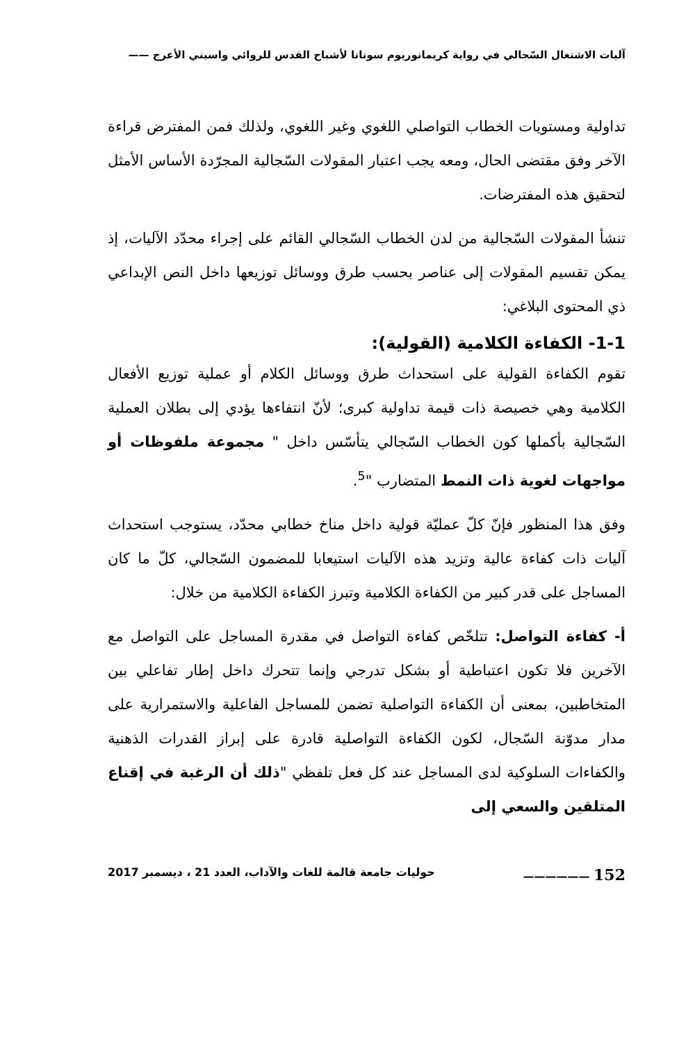آليات الاشتغال السّجالي في رواية كريمانوريوم سونانا لأشباح القدس للروائي واسيني الأعرج ——
تداولية ومستويات الخطاب التواصلي اللغوي وغير اللغوي، ولذلك فمن المفترض قراءة الآخر وفق مقتضى الحال، ومعه يجب اعتبار المقولات السّجالية المجرّدة الأساس الأمثل لتحقيق هذه المفترضات.
تنشأ المقولات السّجالية من لدن الخطاب السّجالي القائم على إجراء محدّد الآليات، إذ يمكن تقسيم المقولات إلى عناصر بحسب طرق ووسائل توزيعها داخل النص الإبداعي ذي المحتوى البلاغي:
1-1- الكفاءة الكلامية (القولية):
تقوم الكفاءة القولية على استحداث طرق ووسائل الكلام أو عملية توزيع الأفعال الكلامية وهي خصيصة ذات قيمة تداولية كبرى؛ لأنّ انتفاءها يؤدي إلى بطلان العملية السّجالية بأكملها كون الخطاب السّجالي يتأسّس داخل " مجموعة ملفوظات أو مواجهات لغوية ذات النمط المتضارب "<sup>5</sup>.
وفق هذا المنظور فإنّ كلّ عمليّة قولية داخل مناخ خطابي محدّد، يستوجب استحداث آليات ذات كفاءة عالية وتزيد هذه الآليات استيعابا للمضمون السّجالي، كلّ ما كان المساجل على قدر كبير من الكفاءة الكلامية وتبرز الكفاءة الكلامية من خلال:
أ- كفاءة التواصل: تتلخّص كفاءة التواصل في مقدرة المساجل على التواصل مع الآخرين فلا تكون اعتباطية أو بشكل تدرجي وإنما تتحرك داخل إطار تفاعلي بين المتخاطبين، بمعنى أن الكفاءة التواصلية تضمن للمساجل الفاعلية والاستمرارية على مدار مدوّنة السّجال، لكون الكفاءة التواصلية قادرة على إبراز القدرات الذهنية والكفاءات السلوكية لدى المساجل عند كل فعل تلفظي "ذلك أن الرغبة في إقناع المتلقين والسعي إلى
152 —————— حوليات جامعة قالمة للغات والآداب، العدد 21 ، ديسمبر 2017